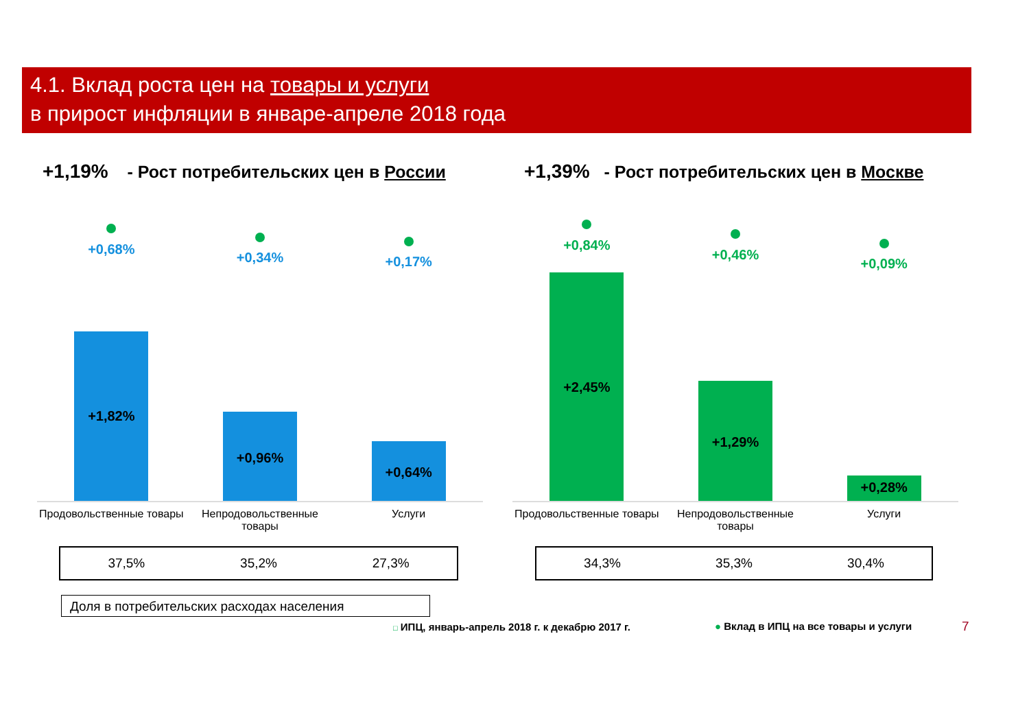4.1. Вклад роста цен на товары и услуги
в прирост инфляции в январе-апреле 2018 года
+1,19% - Рост потребительских цен в России
+1,39% - Рост потребительских цен в Москве
+0,68%
+1,82%
+0,34%
+0,96%
+0,17%
+0,64%
Продовольственные товары Непродовольственные
товары
Услуги
37,5% 35,2% 27,3%
Доля в потребительских расходах населения
+0,84%
+2,45%
+0,46%
+1,29%
+0,09%
+0,28%
Продовольственные товары Непродовольственные
товары
Услуги
34,3% 35,3% 30,4%
□ ИПЦ, январь-апрель 2018 г. к декабрю 2017 г.
● Вклад в ИПЦ на все товары и услуги
7